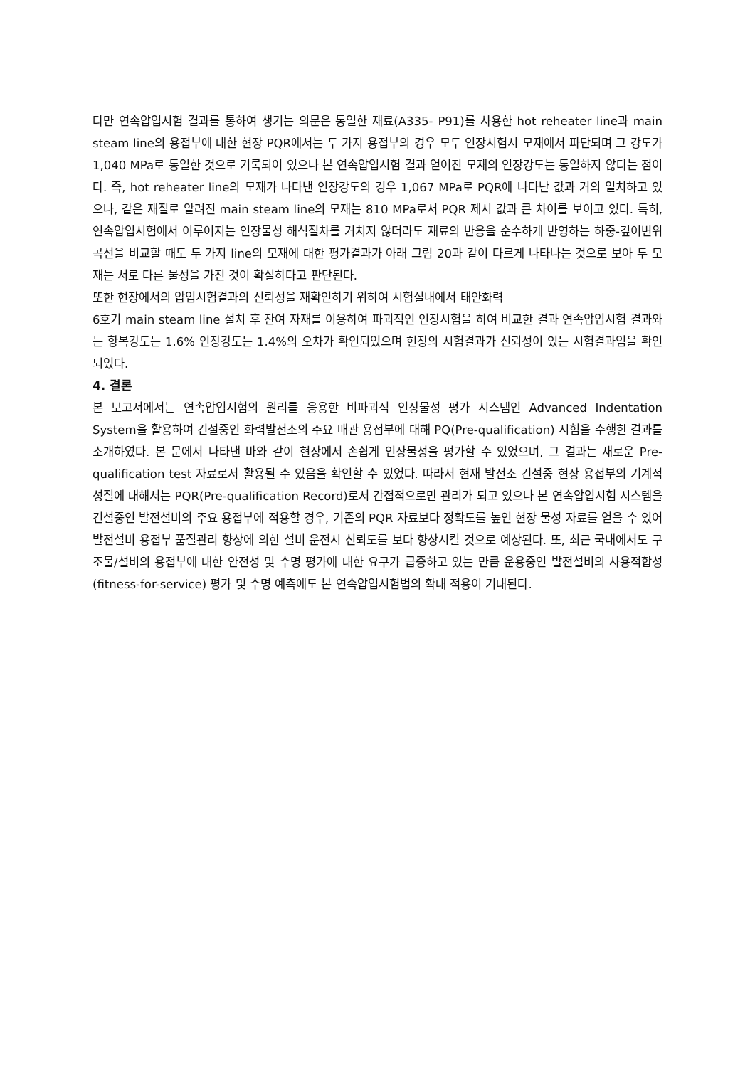다만 연속압입시험 결과를 통하여 생기는 의문은 동일한 재료(A335- P91)를 사용한 hot reheater line과 main steam line의 용접부에 대한 현장 PQR에서는 두 가지 용접부의 경우 모두 인장시험시 모재에서 파단되며 그 강도가 1,040 MPa로 동일한 것으로 기록되어 있으나 본 연속압입시험 결과 얻어진 모재의 인장강도는 동일하지 않다는 점이다. 즉, hot reheater line의 모재가 나타낸 인장강도의 경우 1,067 MPa로 PQR에 나타난 값과 거의 일치하고 있으나, 같은 재질로 알려진 main steam line의 모재는 810 MPa로서 PQR 제시 값과 큰 차이를 보이고 있다. 특히, 연속압입시험에서 이루어지는 인장물성 해석절차를 거치지 않더라도 재료의 반응을 순수하게 반영하는 하중-깊이변위 곡선을 비교할 때도 두 가지 line의 모재에 대한 평가결과가 아래 그림 20과 같이 다르게 나타나는 것으로 보아 두 모재는 서로 다른 물성을 가진 것이 확실하다고 판단된다.
또한 현장에서의 압입시험결과의 신뢰성을 재확인하기 위하여 시험실내에서 태안화력
6호기 main steam line 설치 후 잔여 자재를 이용하여 파괴적인 인장시험을 하여 비교한 결과 연속압입시험 결과와는 항복강도는 1.6% 인장강도는 1.4%의 오차가 확인되었으며 현장의 시험결과가 신뢰성이 있는 시험결과임을 확인되었다.
4. 결론
본 보고서에서는 연속압입시험의 원리를 응용한 비파괴적 인장물성 평가 시스템인 Advanced Indentation System을 활용하여 건설중인 화력발전소의 주요 배관 용접부에 대해 PQ(Pre-qualification) 시험을 수행한 결과를 소개하였다. 본 문에서 나타낸 바와 같이 현장에서 손쉽게 인장물성을 평가할 수 있었으며, 그 결과는 새로운 Pre-qualification test 자료로서 활용될 수 있음을 확인할 수 있었다. 따라서 현재 발전소 건설중 현장 용접부의 기계적 성질에 대해서는 PQR(Pre-qualification Record)로서 간접적으로만 관리가 되고 있으나 본 연속압입시험 시스템을 건설중인 발전설비의 주요 용접부에 적용할 경우, 기존의 PQR 자료보다 정확도를 높인 현장 물성 자료를 얻을 수 있어 발전설비 용접부 품질관리 향상에 의한 설비 운전시 신뢰도를 보다 향상시킬 것으로 예상된다. 또, 최근 국내에서도 구조물/설비의 용접부에 대한 안전성 및 수명 평가에 대한 요구가 급증하고 있는 만큼 운용중인 발전설비의 사용적합성(fitness-for-service) 평가 및 수명 예측에도 본 연속압입시험법의 확대 적용이 기대된다.